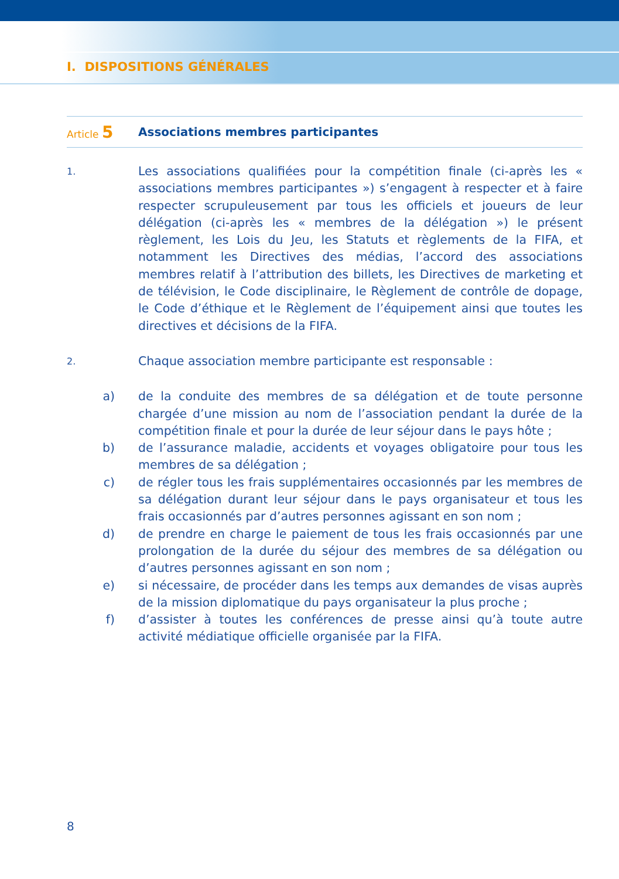I. DISPOSITIONS GÉNÉRALES
Article 5
Associations membres participantes
1.
Les associations qualifiées pour la compétition finale (ci-après les « associations membres participantes ») s’engagent à respecter et à faire respecter scrupuleusement par tous les officiels et joueurs de leur délégation (ci-après les « membres de la délégation ») le présent règlement, les Lois du Jeu, les Statuts et règlements de la FIFA, et notamment les Directives des médias, l’accord des associations membres relatif à l’attribution des billets, les Directives de marketing et de télévision, le Code disciplinaire, le Règlement de contrôle de dopage, le Code d’éthique et le Règlement de l’équipement ainsi que toutes les directives et décisions de la FIFA.
2.
Chaque association membre participante est responsable :
a) de la conduite des membres de sa délégation et de toute personne chargée d’une mission au nom de l’association pendant la durée de la compétition finale et pour la durée de leur séjour dans le pays hôte ;
b) de l’assurance maladie, accidents et voyages obligatoire pour tous les membres de sa délégation ;
c) de régler tous les frais supplémentaires occasionnés par les membres de sa délégation durant leur séjour dans le pays organisateur et tous les frais occasionnés par d’autres personnes agissant en son nom ;
d) de prendre en charge le paiement de tous les frais occasionnés par une prolongation de la durée du séjour des membres de sa délégation ou d’autres personnes agissant en son nom ;
e) si nécessaire, de procéder dans les temps aux demandes de visas auprès de la mission diplomatique du pays organisateur la plus proche ;
f) d’assister à toutes les conférences de presse ainsi qu’à toute autre activité médiatique officielle organisée par la FIFA.
8